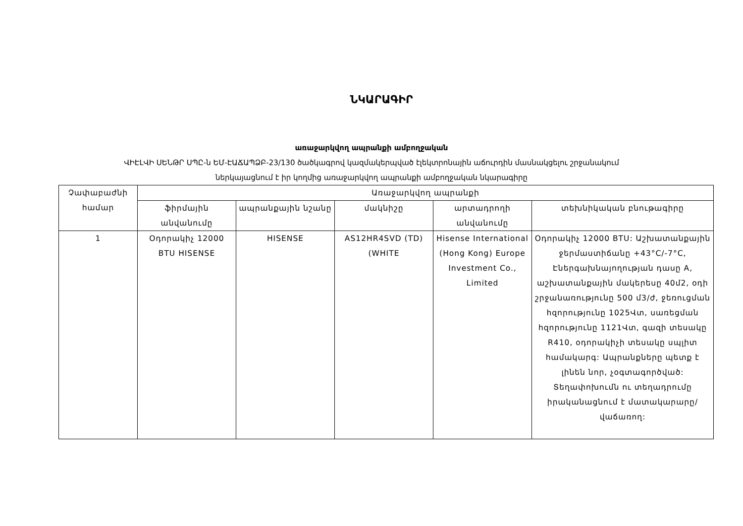ՆԿԱՐԱԳԻՐ
առաջարկվող ապրանքի ամբողջական
ՎԻԷԼՎԻ ՍԵՆԹՐ ՍՊԸ-ն ԵՄ-ԷԱՃԱՊՁԲ-23/130 ծածկագրով կազմակերպված էլեկտրոնային աճուրդին մասնակցելու շրջանակում
ներկայացնում է իր կողմից առաջարկվող ապրանքի ամբողջական նկարագիրը
| Չափաբաժնի համար | Առաջարկվող ապրանքի | | | | |
| --- | --- | --- | --- | --- | --- |
| | ֆիրմային անվանումը | ապրանքային նշանը | մակնիշը | արտադրողի անվանումը | տեխնիկական բնութագիրը |
| 1 | Օդորակիչ 12000 BTU HISENSE | HISENSE | AS12HR4SVD (TD) (WHITE | Hisense International (Hong Kong) Europe Investment Co., Limited | Օդորակիչ 12000 BTU: Աշխատանքային ջերմաստիճանը +43°C/-7°C, Էներգախնայողության դասը A, աշխատանքային մակերեսը 40մ2, օդի շրջանառությունը 500 մ3/ժ, ջեռուցման հզորությունը 1025Վտ, սառեցման հզորությունը 1121Վտ, գազի տեսակը R410, օդորակիչի տեսակը սպլիտ համակարգ: Ապրանքները պետք է լինեն նոր, չօգտագործված: Տեղափոխումն ու տեղադրումը իրականացնում է մատակարարը/վաճառող: |